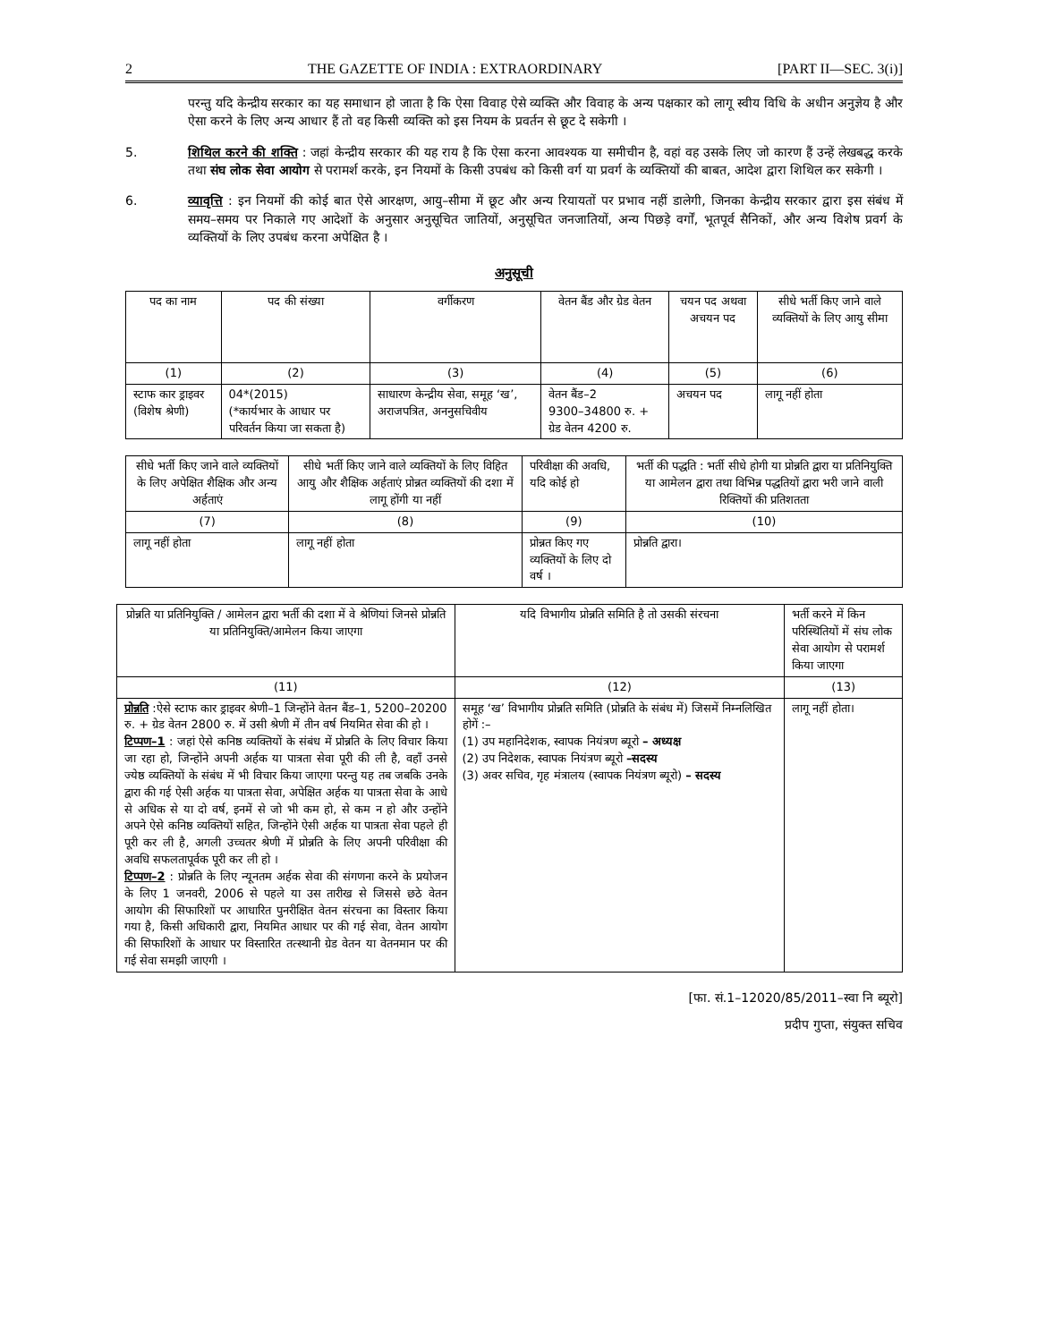2 THE GAZETTE OF INDIA : EXTRAORDINARY [PART II—SEC. 3(i)]
परन्तु यदि केन्द्रीय सरकार का यह समाधान हो जाता है कि ऐसा विवाह ऐसे व्यक्ति और विवाह के अन्य पक्षकार को लागू स्वीय विधि के अधीन अनुज्ञेय है और ऐसा करने के लिए अन्य आधार हैं तो वह किसी व्यक्ति को इस नियम के प्रवर्तन से छूट दे सकेगी ।
5. शिथिल करने की शक्ति : जहां केन्द्रीय सरकार की यह राय है कि ऐसा करना आवश्यक या समीचीन है, वहां वह उसके लिए जो कारण हैं उन्हें लेखबद्ध करके तथा संघ लोक सेवा आयोग से परामर्श करके, इन नियमों के किसी उपबंध को किसी वर्ग या प्रवर्ग के व्यक्तियों की बाबत, आदेश द्वारा शिथिल कर सकेगी ।
6. व्यावृत्ति : इन नियमों की कोई बात ऐसे आरक्षण, आयु–सीमा में छूट और अन्य रियायतों पर प्रभाव नहीं डालेगी, जिनका केन्द्रीय सरकार द्वारा इस संबंध में समय–समय पर निकाले गए आदेशों के अनुसार अनुसूचित जातियों, अनुसूचित जनजातियों, अन्य पिछड़े वर्गों, भूतपूर्व सैनिकों, और अन्य विशेष प्रवर्ग के व्यक्तियों के लिए उपबंध करना अपेक्षित है ।
अनुसूची
| पद का नाम | पद की संख्या | वर्गीकरण | वेतन बैंड और ग्रेड वेतन | चयन पद अथवा अचयन पद | सीधे भर्ती किए जाने वाले व्यक्तियों के लिए आयु सीमा |
| --- | --- | --- | --- | --- | --- |
| (1) | (2) | (3) | (4) | (5) | (6) |
| स्टाफ कार ड्राइवर (विशेष श्रेणी) | 04*(2015) (*कार्यभार के आधार पर परिवर्तन किया जा सकता है) | साधारण केन्द्रीय सेवा, समूह ‘ख’, अराजपत्रित, अननुसचिवीय | वेतन बैंड–2 9300–34800 रु. + ग्रेड वेतन 4200 रु. | अचयन पद | लागू नहीं होता |
| सीधे भर्ती किए जाने वाले व्यक्तियों के लिए अपेक्षित शैक्षिक और अन्य अर्हताएं | सीधे भर्ती किए जाने वाले व्यक्तियों के लिए विहित आयु और शैक्षिक अर्हताएं प्रोन्नत व्यक्तियों की दशा में लागू होंगी या नहीं | परिवीक्षा की अवधि, यदि कोई हो | भर्ती की पद्धति : भर्ती सीधे होगी या प्रोन्नति द्वारा या प्रतिनियुक्ति या आमेलन द्वारा तथा विभिन्न पद्धतियों द्वारा भरी जाने वाली रिक्तियों की प्रतिशतता |
| --- | --- | --- | --- |
| (7) | (8) | (9) | (10) |
| लागू नहीं होता | लागू नहीं होता | प्रोन्नत किए गए व्यक्तियों के लिए दो वर्ष । | प्रोन्नति द्वारा। |
| प्रोन्नति या प्रतिनियुक्ति / आमेलन द्वारा भर्ती की दशा में वे श्रेणियां जिनसे प्रोन्नति या प्रतिनियुक्ति/आमेलन किया जाएगा | यदि विभागीय प्रोन्नति समिति है तो उसकी संरचना | भर्ती करने में किन परिस्थितियों में संघ लोक सेवा आयोग से परामर्श किया जाएगा |
| --- | --- | --- |
| (11) | (12) | (13) |
| प्रोन्नति :ऐसे स्टाफ कार ड्राइवर श्रेणी–1 जिन्होंने वेतन बैंड–1, 5200–20200 रु. + ग्रेड वेतन 2800 रु. में उसी श्रेणी में तीन वर्ष नियमित सेवा की हो । टिप्पण–1 : जहां ऐसे कनिष्ठ व्यक्तियों के संबंध में प्रोन्नति के लिए विचार किया जा रहा हो, जिन्होंने अपनी अर्हक या पात्रता सेवा पूरी की ली है, वहाँ उनसे ज्येष्ठ व्यक्तियों के संबंध में भी विचार किया जाएगा परन्तु यह तब जबकि उनके द्वारा की गई ऐसी अर्हक या पात्रता सेवा, अपेक्षित अर्हक या पात्रता सेवा के आधे से अधिक से या दो वर्ष, इनमें से जो भी कम हो, से कम न हो और उन्होंने अपने ऐसे कनिष्ठ व्यक्तियों सहित, जिन्होंने ऐसी अर्हक या पात्रता सेवा पहले ही पूरी कर ली है, अगली उच्चतर श्रेणी में प्रोन्नति के लिए अपनी परिवीक्षा की अवधि सफलतापूर्वक पूरी कर ली हो । टिप्पण–2 : प्रोन्नति के लिए न्यूनतम अर्हक सेवा की संगणना करने के प्रयोजन के लिए 1 जनवरी, 2006 से पहले या उस तारीख से जिससे छठे वेतन आयोग की सिफारिशों पर आधारित पुनरीक्षित वेतन संरचना का विस्तार किया गया है, किसी अधिकारी द्वारा, नियमित आधार पर की गई सेवा, वेतन आयोग की सिफारिशों के आधार पर विस्तारित तत्स्थानी ग्रेड वेतन या वेतनमान पर की गई सेवा समझी जाएगी । | समूह ‘ख’ विभागीय प्रोन्नति समिति (प्रोन्नति के संबंध में) जिसमें निम्नलिखित होगें :– (1) उप महानिदेशक, स्वापक नियंत्रण ब्यूरो – अध्यक्ष (2) उप निदेशक, स्वापक नियंत्रण ब्यूरो –सदस्य (3) अवर सचिव, गृह मंत्रालय (स्वापक नियंत्रण ब्यूरो) – सदस्य | लागू नहीं होता। |
[फा. सं.1–12020/85/2011–स्वा नि ब्यूरो]
प्रदीप गुप्ता, संयुक्त सचिव